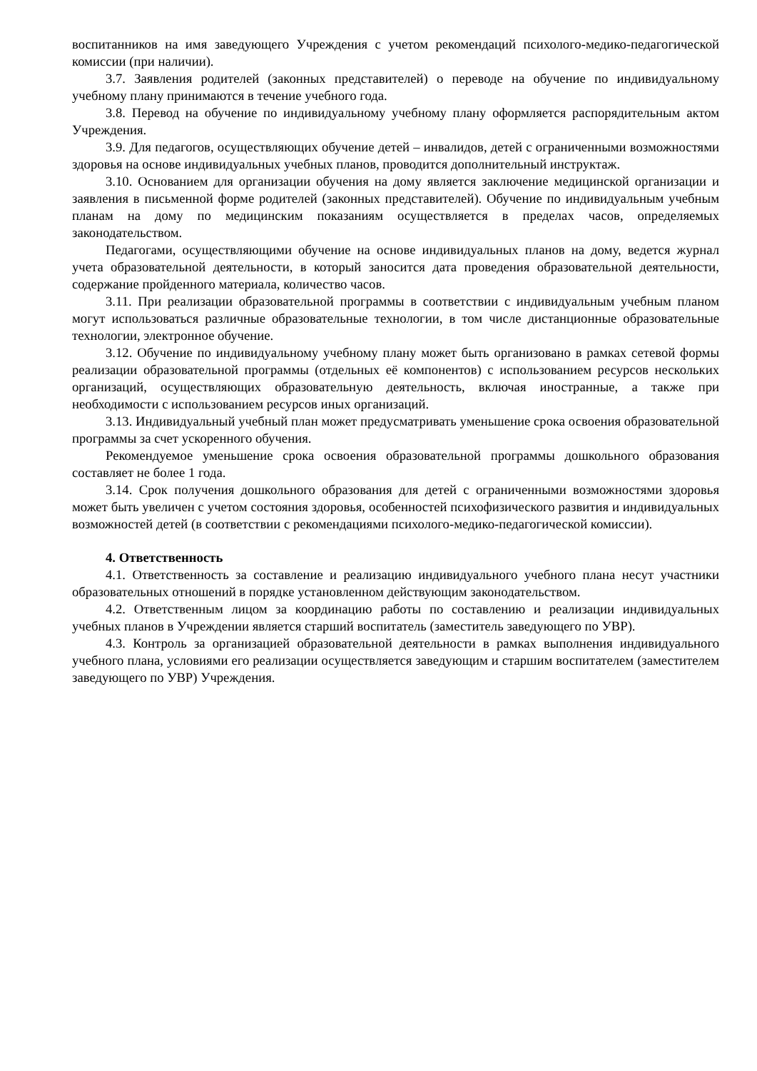воспитанников на имя заведующего Учреждения с учетом рекомендаций психолого-медико-педагогической комиссии (при наличии).
3.7. Заявления родителей (законных представителей) о переводе на обучение по индивидуальному учебному плану принимаются в течение учебного года.
3.8. Перевод на обучение по индивидуальному учебному плану оформляется распорядительным актом Учреждения.
3.9. Для педагогов, осуществляющих обучение детей – инвалидов, детей с ограниченными возможностями здоровья на основе индивидуальных учебных планов, проводится дополнительный инструктаж.
3.10. Основанием для организации обучения на дому является заключение медицинской организации и заявления в письменной форме родителей (законных представителей). Обучение по индивидуальным учебным планам на дому по медицинским показаниям осуществляется в пределах часов, определяемых законодательством.
Педагогами, осуществляющими обучение на основе индивидуальных планов на дому, ведется журнал учета образовательной деятельности, в который заносится дата проведения образовательной деятельности, содержание пройденного материала, количество часов.
3.11. При реализации образовательной программы в соответствии с индивидуальным учебным планом могут использоваться различные образовательные технологии, в том числе дистанционные образовательные технологии, электронное обучение.
3.12. Обучение по индивидуальному учебному плану может быть организовано в рамках сетевой формы реализации образовательной программы (отдельных её компонентов) с использованием ресурсов нескольких организаций, осуществляющих образовательную деятельность, включая иностранные, а также при необходимости с использованием ресурсов иных организаций.
3.13. Индивидуальный учебный план может предусматривать уменьшение срока освоения образовательной программы за счет ускоренного обучения.
Рекомендуемое уменьшение срока освоения образовательной программы дошкольного образования составляет не более 1 года.
3.14. Срок получения дошкольного образования для детей с ограниченными возможностями здоровья может быть увеличен с учетом состояния здоровья, особенностей психофизического развития и индивидуальных возможностей детей (в соответствии с рекомендациями психолого-медико-педагогической комиссии).
4. Ответственность
4.1. Ответственность за составление и реализацию индивидуального учебного плана несут участники образовательных отношений в порядке установленном действующим законодательством.
4.2. Ответственным лицом за координацию работы по составлению и реализации индивидуальных учебных планов в Учреждении является старший воспитатель (заместитель заведующего по УВР).
4.3. Контроль за организацией образовательной деятельности в рамках выполнения индивидуального учебного плана, условиями его реализации осуществляется заведующим и старшим воспитателем (заместителем заведующего по УВР) Учреждения.